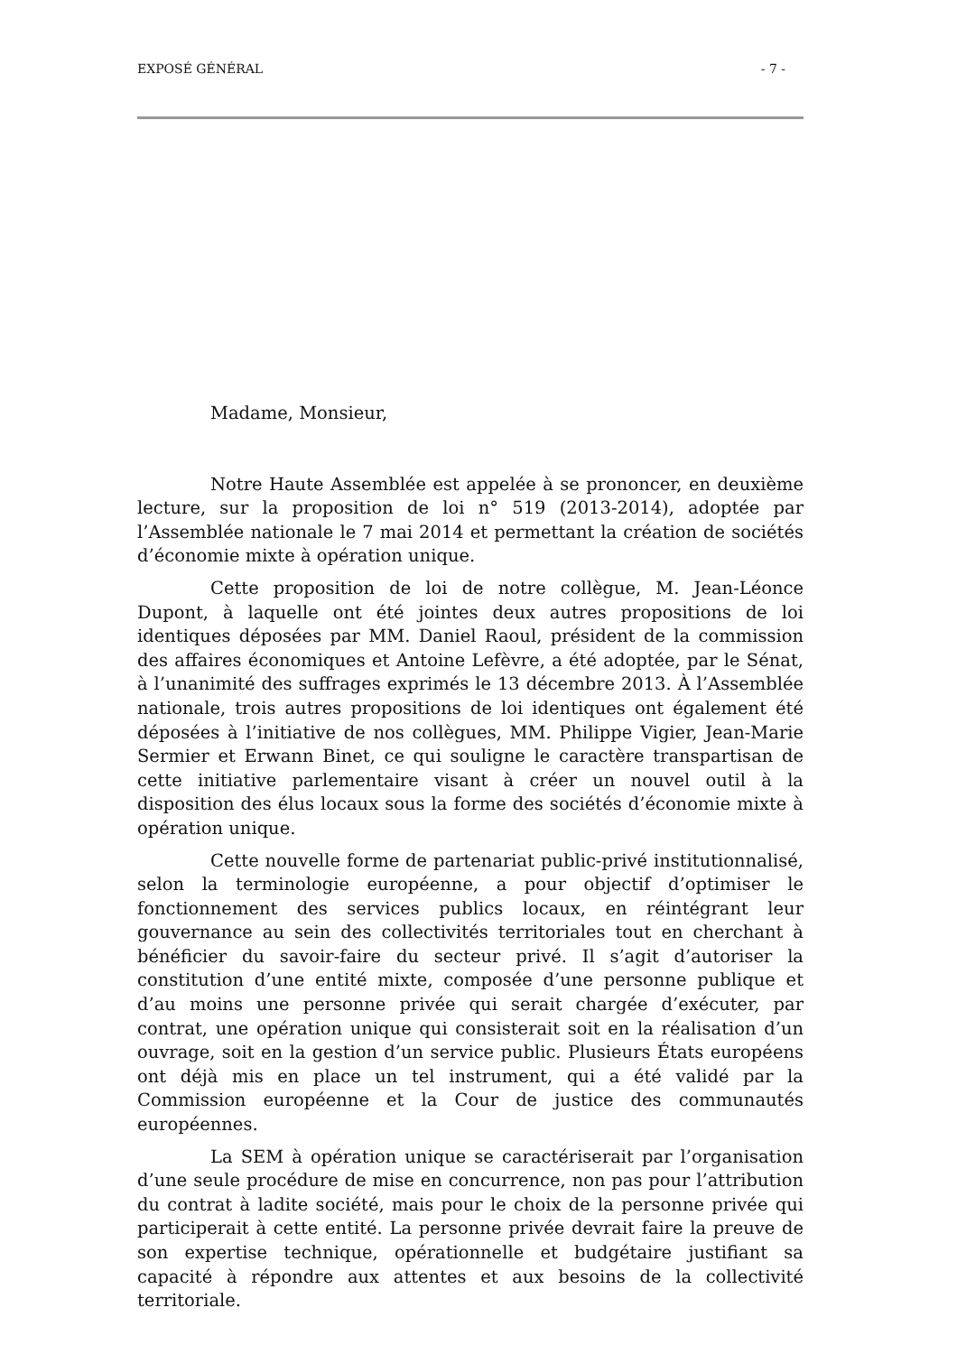EXPOSÉ GÉNÉRAL - 7 -
Madame, Monsieur,
Notre Haute Assemblée est appelée à se prononcer, en deuxième lecture, sur la proposition de loi n° 519 (2013-2014), adoptée par l’Assemblée nationale le 7 mai 2014 et permettant la création de sociétés d’économie mixte à opération unique.
Cette proposition de loi de notre collègue, M. Jean-Léonce Dupont, à laquelle ont été jointes deux autres propositions de loi identiques déposées par MM. Daniel Raoul, président de la commission des affaires économiques et Antoine Lefèvre, a été adoptée, par le Sénat, à l’unanimité des suffrages exprimés le 13 décembre 2013. À l’Assemblée nationale, trois autres propositions de loi identiques ont également été déposées à l’initiative de nos collègues, MM. Philippe Vigier, Jean-Marie Sermier et Erwann Binet, ce qui souligne le caractère transpartisan de cette initiative parlementaire visant à créer un nouvel outil à la disposition des élus locaux sous la forme des sociétés d’économie mixte à opération unique.
Cette nouvelle forme de partenariat public-privé institutionnalisé, selon la terminologie européenne, a pour objectif d’optimiser le fonctionnement des services publics locaux, en réintégrant leur gouvernance au sein des collectivités territoriales tout en cherchant à bénéficier du savoir-faire du secteur privé. Il s’agit d’autoriser la constitution d’une entité mixte, composée d’une personne publique et d’au moins une personne privée qui serait chargée d’exécuter, par contrat, une opération unique qui consisterait soit en la réalisation d’un ouvrage, soit en la gestion d’un service public. Plusieurs États européens ont déjà mis en place un tel instrument, qui a été validé par la Commission européenne et la Cour de justice des communautés européennes.
La SEM à opération unique se caractériserait par l’organisation d’une seule procédure de mise en concurrence, non pas pour l’attribution du contrat à ladite société, mais pour le choix de la personne privée qui participerait à cette entité. La personne privée devrait faire la preuve de son expertise technique, opérationnelle et budgétaire justifiant sa capacité à répondre aux attentes et aux besoins de la collectivité territoriale.